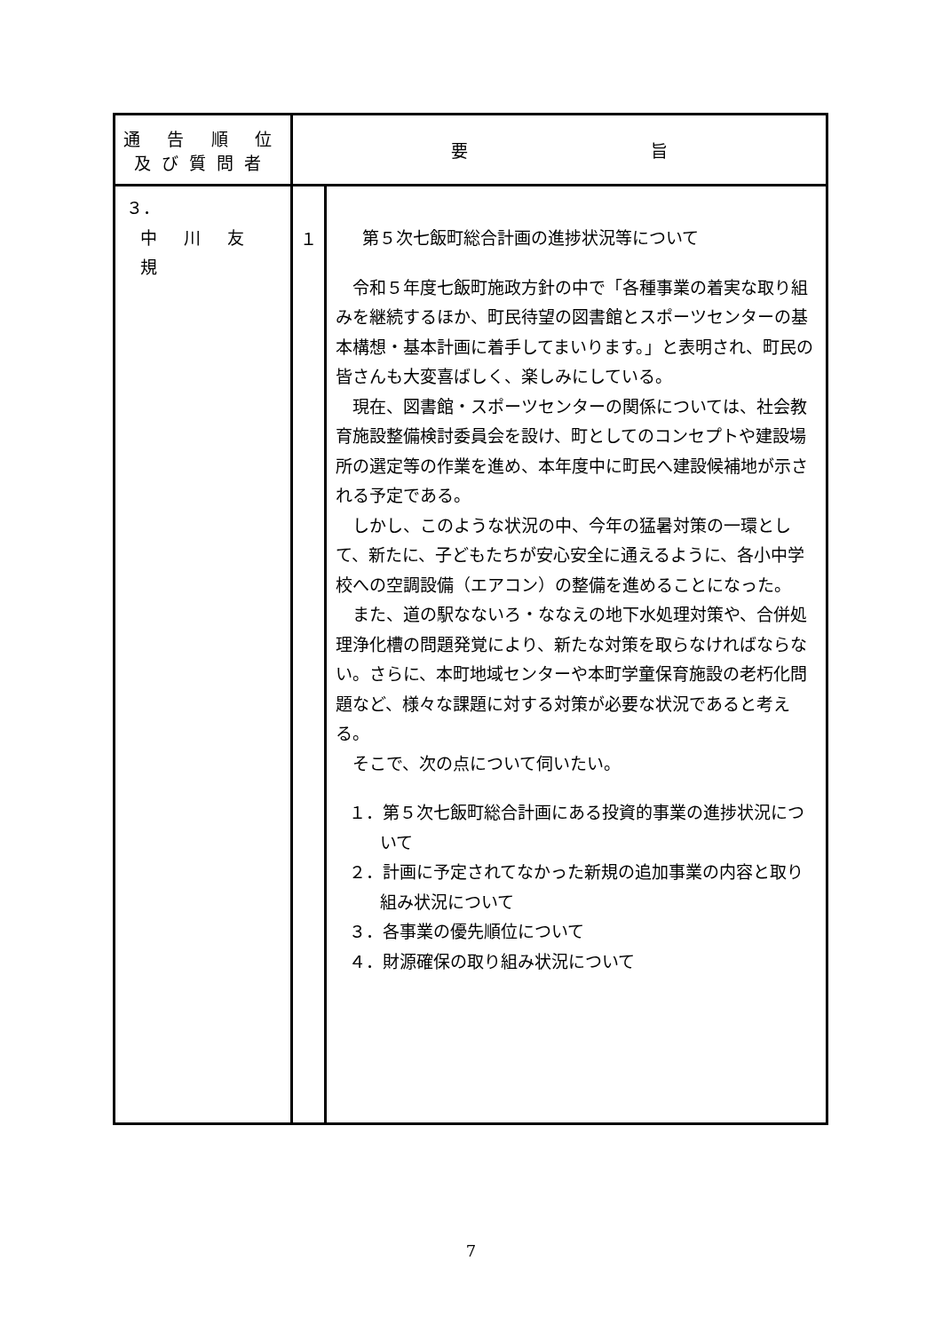| 通 告 順 位 及び質問者 | 要 旨 | |
| --- | --- | --- |
| ３． 中 川 友 規 | １ | 第５次七飯町総合計画の進捗状況等について 令和５年度七飯町施政方針の中で「各種事業の着実な取り組みを継続するほか、町民待望の図書館とスポーツセンターの基本構想・基本計画に着手してまいります。」と表明され、町民の皆さんも大変喜ばしく、楽しみにしている。 現在、図書館・スポーツセンターの関係については、社会教育施設整備検討委員会を設け、町としてのコンセプトや建設場所の選定等の作業を進め、本年度中に町民へ建設候補地が示される予定である。 しかし、このような状況の中、今年の猛暑対策の一環として、新たに、子どもたちが安心安全に通えるように、各小中学校への空調設備（エアコン）の整備を進めることになった。 また、道の駅なないろ・ななえの地下水処理対策や、合併処理浄化槽の問題発覚により、新たな対策を取らなければならない。さらに、本町地域センターや本町学童保育施設の老朽化問題など、様々な課題に対する対策が必要な状況であると考える。 そこで、次の点について伺いたい。 １．第５次七飯町総合計画にある投資的事業の進捗状況について ２．計画に予定されてなかった新規の追加事業の内容と取り組み状況について ３．各事業の優先順位について ４．財源確保の取り組み状況について |
7